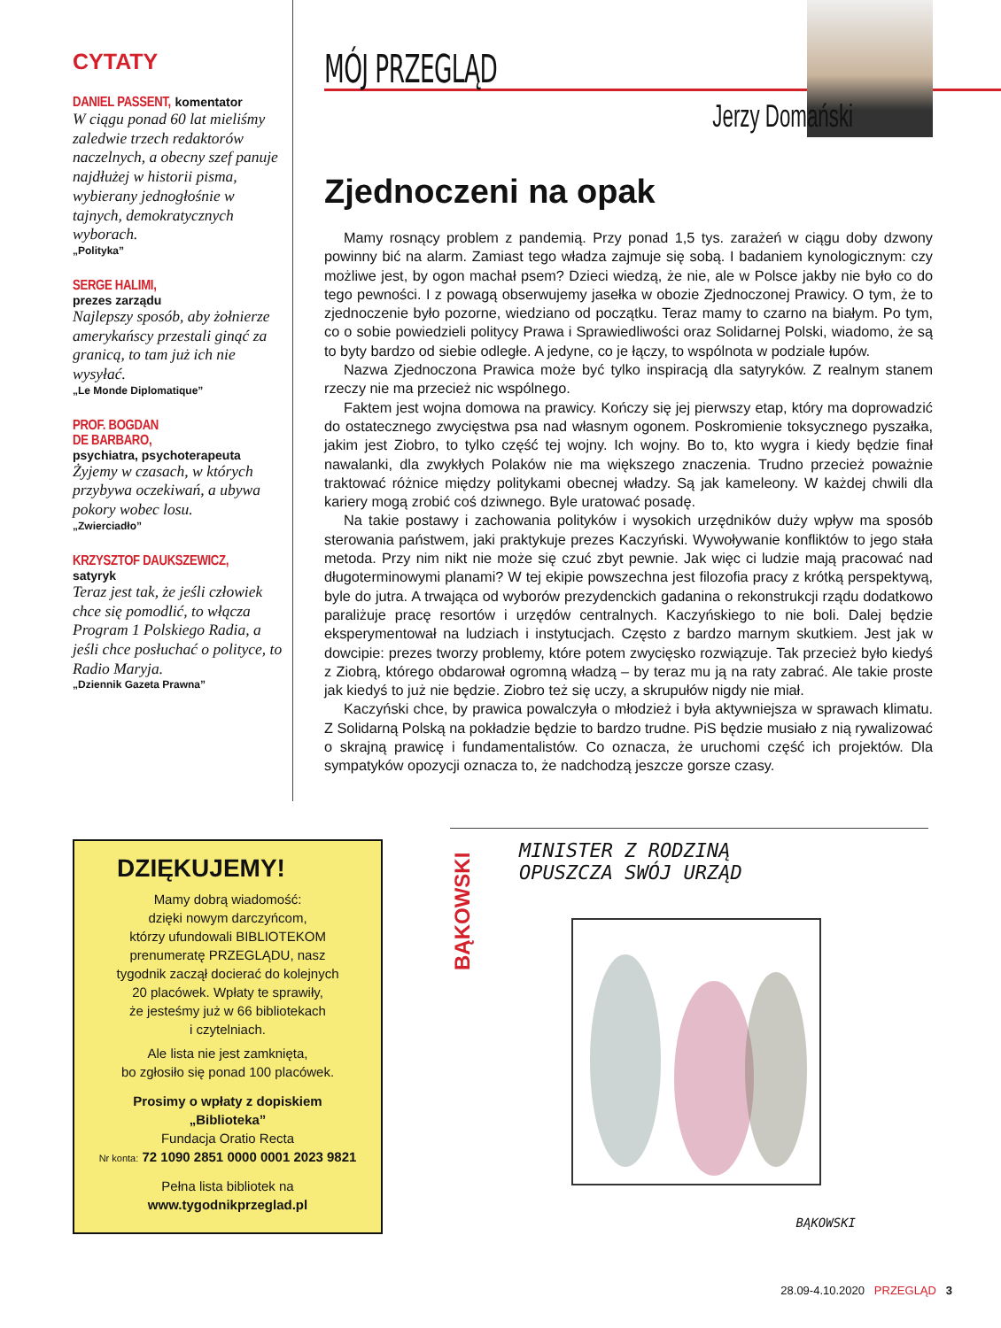CYTATY
DANIEL PASSENT, komentator
W ciągu ponad 60 lat mieliśmy zaledwie trzech redaktorów naczelnych, a obecny szef panuje najdłużej w historii pisma, wybierany jednogłośnie w tajnych, demokratycznych wyborach.
„Polityka”
SERGE HALIMI,
prezes zarządu
Najlepszy sposób, aby żołnierze amerykańscy przestali ginąć za granicą, to tam już ich nie wysyłać.
„Le Monde Diplomatique”
PROF. BOGDAN
DE BARBARO,
psychiatra, psychoterapeuta
Żyjemy w czasach, w których przybywa oczekiwań, a ubywa pokory wobec losu.
„Zwierciadło”
KRZYSZTOF DAUKSZEWICZ,
satyryk
Teraz jest tak, że jeśli człowiek chce się pomodlić, to włącza Program 1 Polskiego Radia, a jeśli chce posłuchać o polityce, to Radio Maryja.
„Dziennik Gazeta Prawna”
MÓJ PRZEGLĄD
Jerzy Domański
Zjednoczeni na opak
Mamy rosnący problem z pandemią. Przy ponad 1,5 tys. zarażeń w ciągu doby dzwony powinny bić na alarm. Zamiast tego władza zajmuje się sobą. I badaniem kynologicznym: czy możliwe jest, by ogon machał psem? Dzieci wiedzą, że nie, ale w Polsce jakby nie było co do tego pewności. I z powagą obserwujemy jasełka w obozie Zjednoczonej Prawicy. O tym, że to zjednoczenie było pozorne, wiedziano od początku. Teraz mamy to czarno na białym. Po tym, co o sobie powiedzieli politycy Prawa i Sprawiedliwości oraz Solidarnej Polski, wiadomo, że są to byty bardzo od siebie odległe. A jedyne, co je łączy, to wspólnota w podziale łupów.
Nazwa Zjednoczona Prawica może być tylko inspiracją dla satyryków. Z realnym stanem rzeczy nie ma przecież nic wspólnego.
Faktem jest wojna domowa na prawicy. Kończy się jej pierwszy etap, który ma doprowadzić do ostatecznego zwycięstwa psa nad własnym ogonem. Poskromienie toksycznego pyszałka, jakim jest Ziobro, to tylko część tej wojny. Ich wojny. Bo to, kto wygra i kiedy będzie finał nawalanki, dla zwykłych Polaków nie ma większego znaczenia. Trudno przecież poważnie traktować różnice między politykami obecnej władzy. Są jak kameleony. W każdej chwili dla kariery mogą zrobić coś dziwnego. Byle uratować posadę.
Na takie postawy i zachowania polityków i wysokich urzędników duży wpływ ma sposób sterowania państwem, jaki praktykuje prezes Kaczyński. Wywoływanie konfliktów to jego stała metoda. Przy nim nikt nie może się czuć zbyt pewnie. Jak więc ci ludzie mają pracować nad długoterminowymi planami? W tej ekipie powszechna jest filozofia pracy z krótką perspektywą, byle do jutra. A trwająca od wyborów prezydenckich gadanina o rekonstrukcji rządu dodatkowo paraliżuje pracę resortów i urzędów centralnych. Kaczyńskiego to nie boli. Dalej będzie eksperymentował na ludziach i instytucjach. Często z bardzo marnym skutkiem. Jest jak w dowcipie: prezes tworzy problemy, które potem zwycięsko rozwiązuje. Tak przecież było kiedyś z Ziobrą, którego obdarował ogromną władzą – by teraz mu ją na raty zabrać. Ale takie proste jak kiedyś to już nie będzie. Ziobro też się uczy, a skrupułów nigdy nie miał.
Kaczyński chce, by prawica powalczyła o młodzież i była aktywniejsza w sprawach klimatu. Z Solidarną Polską na pokładzie będzie to bardzo trudne. PiS będzie musiało z nią rywalizować o skrajną prawicę i fundamentalistów. Co oznacza, że uruchomi część ich projektów. Dla sympatyków opozycji oznacza to, że nadchodzą jeszcze gorsze czasy.
DZIĘKUJEMY!
Mamy dobrą wiadomość:
dzięki nowym darczyńcom,
którzy ufundowali BIBLIOTEKOM
prenumeratę PRZEGLĄDU, nasz
tygodnik zaczął docierać do kolejnych
20 placówek. Wpłaty te sprawiły,
że jesteśmy już w 66 bibliotekach
i czytelniach.
Ale lista nie jest zamknięta,
bo zgłosiło się ponad 100 placówek.
Prosimy o wpłaty z dopiskiem
„Biblioteka”
Fundacja Oratio Recta
Nr konta: 72 1090 2851 0000 0001 2023 9821
Pełna lista bibliotek na
www.tygodnikprzeglad.pl
BĄKOWSKI
MINISTER Z RODZINĄ
OPUSZCZA SWÓJ URZĄD
BĄKOWSKI
28.09-4.10.2020 PRZEGLĄD 3